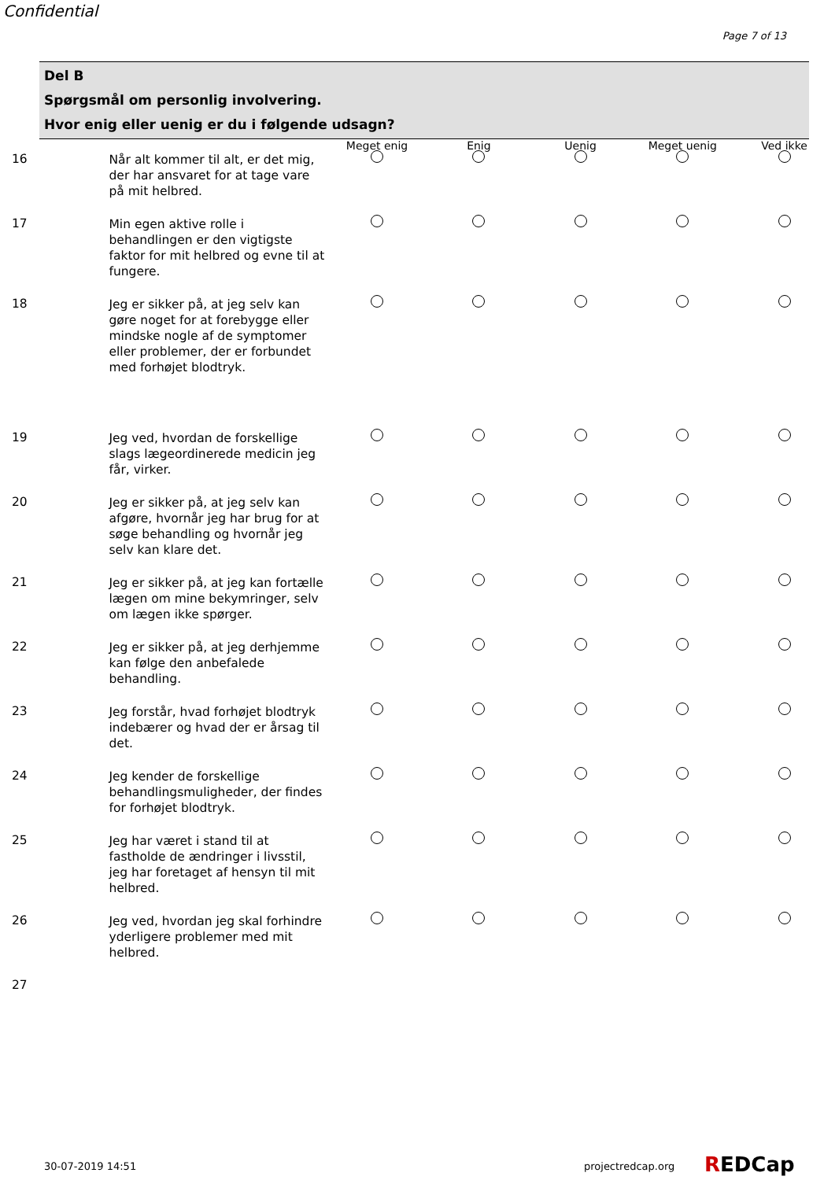Confidential
Page 7 of 13
Del B
Spørgsmål om personlig involvering.
Hvor enig eller uenig er du i følgende udsagn?
| | | Meget enig | Enig | Uenig | Meget uenig | Ved ikke |
| --- | --- | --- | --- | --- | --- | --- |
| 16 | Når alt kommer til alt, er det mig, der har ansvaret for at tage vare på mit helbred. | | | | | |
| 17 | Min egen aktive rolle i behandlingen er den vigtigste faktor for mit helbred og evne til at fungere. | | | | | |
| 18 | Jeg er sikker på, at jeg selv kan gøre noget for at forebygge eller mindske nogle af de symptomer eller problemer, der er forbundet med forhøjet blodtryk. | | | | | |
| 19 | Jeg ved, hvordan de forskellige slags lægeordinerede medicin jeg får, virker. | | | | | |
| 20 | Jeg er sikker på, at jeg selv kan afgøre, hvornår jeg har brug for at søge behandling og hvornår jeg selv kan klare det. | | | | | |
| 21 | Jeg er sikker på, at jeg kan fortælle lægen om mine bekymringer, selv om lægen ikke spørger. | | | | | |
| 22 | Jeg er sikker på, at jeg derhjemme kan følge den anbefalede behandling. | | | | | |
| 23 | Jeg forstår, hvad forhøjet blodtryk indebærer og hvad der er årsag til det. | | | | | |
| 24 | Jeg kender de forskellige behandlingsmuligheder, der findes for forhøjet blodtryk. | | | | | |
| 25 | Jeg har været i stand til at fastholde de ændringer i livsstil, jeg har foretaget af hensyn til mit helbred. | | | | | |
| 26 | Jeg ved, hvordan jeg skal forhindre yderligere problemer med mit helbred. | | | | | |
| 27 | | | | | | |
30-07-2019 14:51 projectredcap.org REDCap